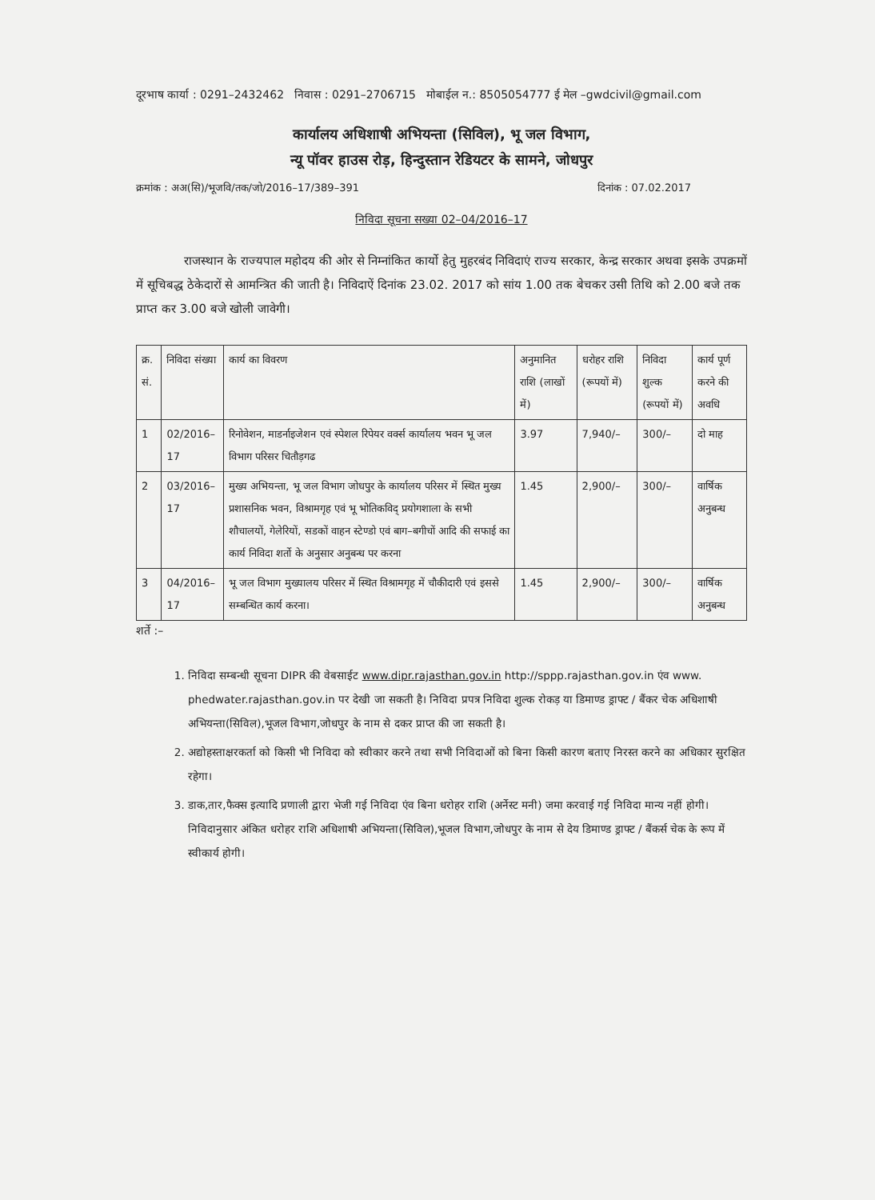दूरभाष कार्या : 0291–2432462 निवास : 0291–2706715 मोबाईल न.: 8505054777 ई मेल –gwdcivil@gmail.com
कार्यालय अधिशाषी अभियन्ता (सिविल), भू जल विभाग,
न्यू पॉवर हाउस रोड़, हिन्दुस्तान रेडियटर के सामने, जोधपुर
क्रमांक : अअ(सि)/भूजवि/तक/जो/2016–17/389–391 दिनांक : 07.02.2017
निविदा सूचना सख्या 02–04/2016–17
राजस्थान के राज्यपाल महोदय की ओर से निम्नांकित कार्यो हेतु मुहरबंद निविदाएं राज्य सरकार, केन्द्र सरकार अथवा इसके उपक्रमों में सूचिबद्ध ठेकेदारों से आमन्त्रित की जाती है। निविदाऐं दिनांक 23.02. 2017 को सांय 1.00 तक बेचकर उसी तिथि को 2.00 बजे तक प्राप्त कर 3.00 बजे खोली जावेगी।
| क्र. सं. | निविदा संख्या | कार्य का विवरण | अनुमानित राशि (लाखों में) | धरोहर राशि (रूपयों में) | निविदा शुल्क (रूपयों में) | कार्य पूर्ण करने की अवधि |
| --- | --- | --- | --- | --- | --- | --- |
| 1 | 02/2016–17 | रिनोवेशन, माडर्नाइजेशन एवं स्पेशल रिपेयर वर्क्स कार्यालय भवन भू जल विभाग परिसर चितौड़गढ | 3.97 | 7,940/– | 300/– | दो माह |
| 2 | 03/2016–17 | मुख्य अभियन्ता, भू जल विभाग जोधपुर के कार्यालय परिसर में स्थित मुख्य प्रशासनिक भवन, विश्रामगृह एवं भू भोतिकविद् प्रयोगशाला के सभी शौचालयों, गेलेरियों, सडकों वाहन स्टेण्डो एवं बाग–बगीचों आदि की सफाई का कार्य निविदा शर्तो के अनुसार अनुबन्ध पर करना | 1.45 | 2,900/– | 300/– | वार्षिक अनुबन्ध |
| 3 | 04/2016–17 | भू जल विभाग मुख्यालय परिसर में स्थित विश्रामगृह में चौकीदारी एवं इससे सम्बन्धित कार्य करना। | 1.45 | 2,900/– | 300/– | वार्षिक अनुबन्ध |
शर्ते :–
1. निविदा सम्बन्धी सूचना DIPR की वेबसाईट www.dipr.rajasthan.gov.in http://sppp.rajasthan.gov.in एंव www. phedwater.rajasthan.gov.in पर देखी जा सकती है। निविदा प्रपत्र निविदा शुल्क रोकड़ या डिमाण्ड ड्राफ्ट / बैंकर चेक अधिशाषी अभियन्ता(सिविल),भूजल विभाग,जोधपुर के नाम से दकर प्राप्त की जा सकती है।
2. अद्योहस्ताक्षरकर्ता को किसी भी निविदा को स्वीकार करने तथा सभी निविदाओं को बिना किसी कारण बताए निरस्त करने का अधिकार सुरक्षित रहेगा।
3. डाक,तार,फैक्स इत्यादि प्रणाली द्वारा भेजी गई निविदा एंव बिना धरोहर राशि (अर्नेस्ट मनी) जमा करवाई गई निविदा मान्य नहीं होगी। निविदानुसार अंकित धरोहर राशि अधिशाषी अभियन्ता(सिविल),भूजल विभाग,जोधपुर के नाम से देय डिमाण्ड ड्राफ्ट / बैंकर्स चेक के रूप में स्वीकार्य होगी।